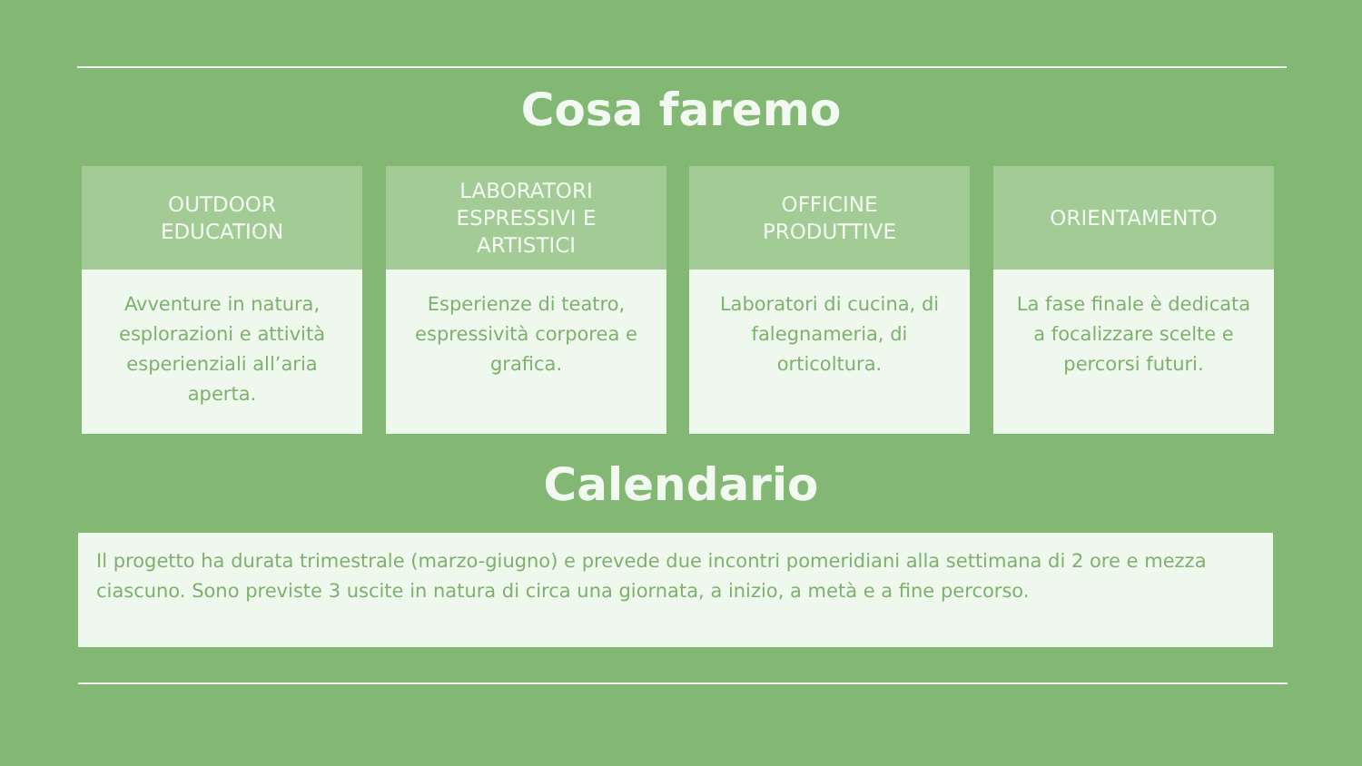Cosa faremo
OUTDOOR
EDUCATION
Avventure in natura, esplorazioni e attività esperienziali all’aria aperta.
LABORATORI
ESPRESSIVI E
ARTISTICI
Esperienze di teatro, espressività corporea e grafica.
OFFICINE
PRODUTTIVE
Laboratori di cucina, di falegnameria, di orticoltura.
ORIENTAMENTO
La fase finale è dedicata a focalizzare scelte e percorsi futuri.
Calendario
Il progetto ha durata trimestrale (marzo-giugno) e prevede due incontri pomeridiani alla settimana di 2 ore e mezza ciascuno. Sono previste 3 uscite in natura di circa una giornata, a inizio, a metà e a fine percorso.